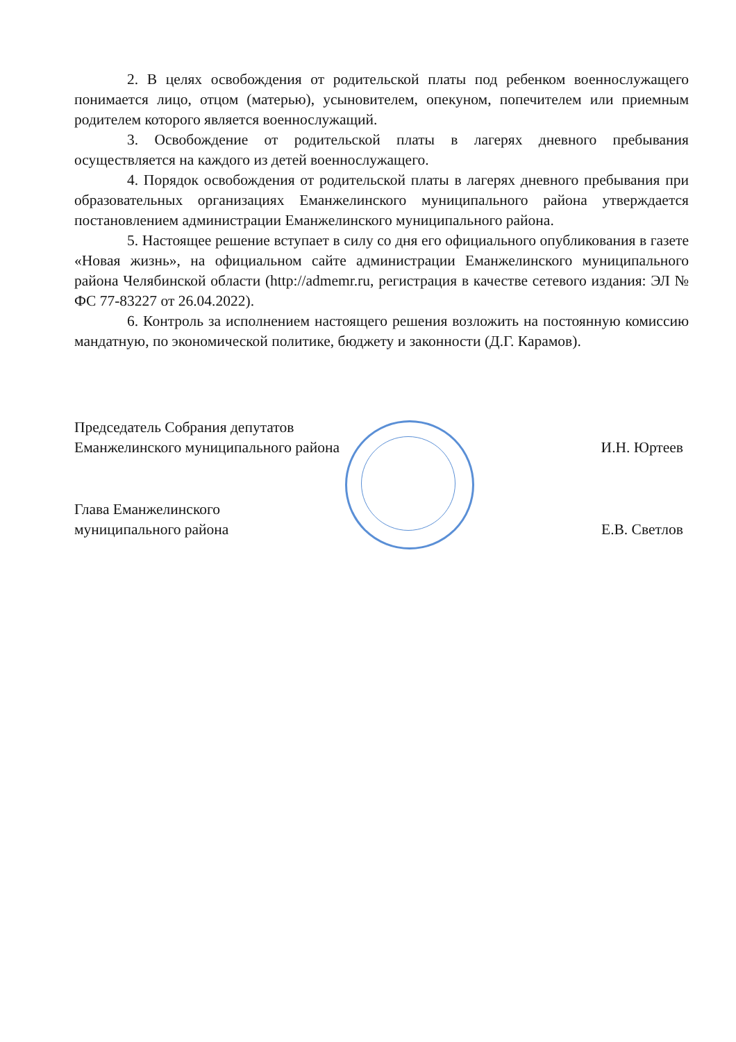2. В целях освобождения от родительской платы под ребенком военнослужащего понимается лицо, отцом (матерью), усыновителем, опекуном, попечителем или приемным родителем которого является военнослужащий.
3. Освобождение от родительской платы в лагерях дневного пребывания осуществляется на каждого из детей военнослужащего.
4. Порядок освобождения от родительской платы в лагерях дневного пребывания при образовательных организациях Еманжелинского муниципального района утверждается постановлением администрации Еманжелинского муниципального района.
5. Настоящее решение вступает в силу со дня его официального опубликования в газете «Новая жизнь», на официальном сайте администрации Еманжелинского муниципального района Челябинской области (http://admemr.ru, регистрация в качестве сетевого издания: ЭЛ № ФС 77-83227 от 26.04.2022).
6. Контроль за исполнением настоящего решения возложить на постоянную комиссию мандатную, по экономической политике, бюджету и законности (Д.Г. Карамов).
Председатель Собрания депутатов
Еманжелинского муниципального района
И.Н. Юртеев
Глава Еманжелинского
муниципального района
Е.В. Светлов